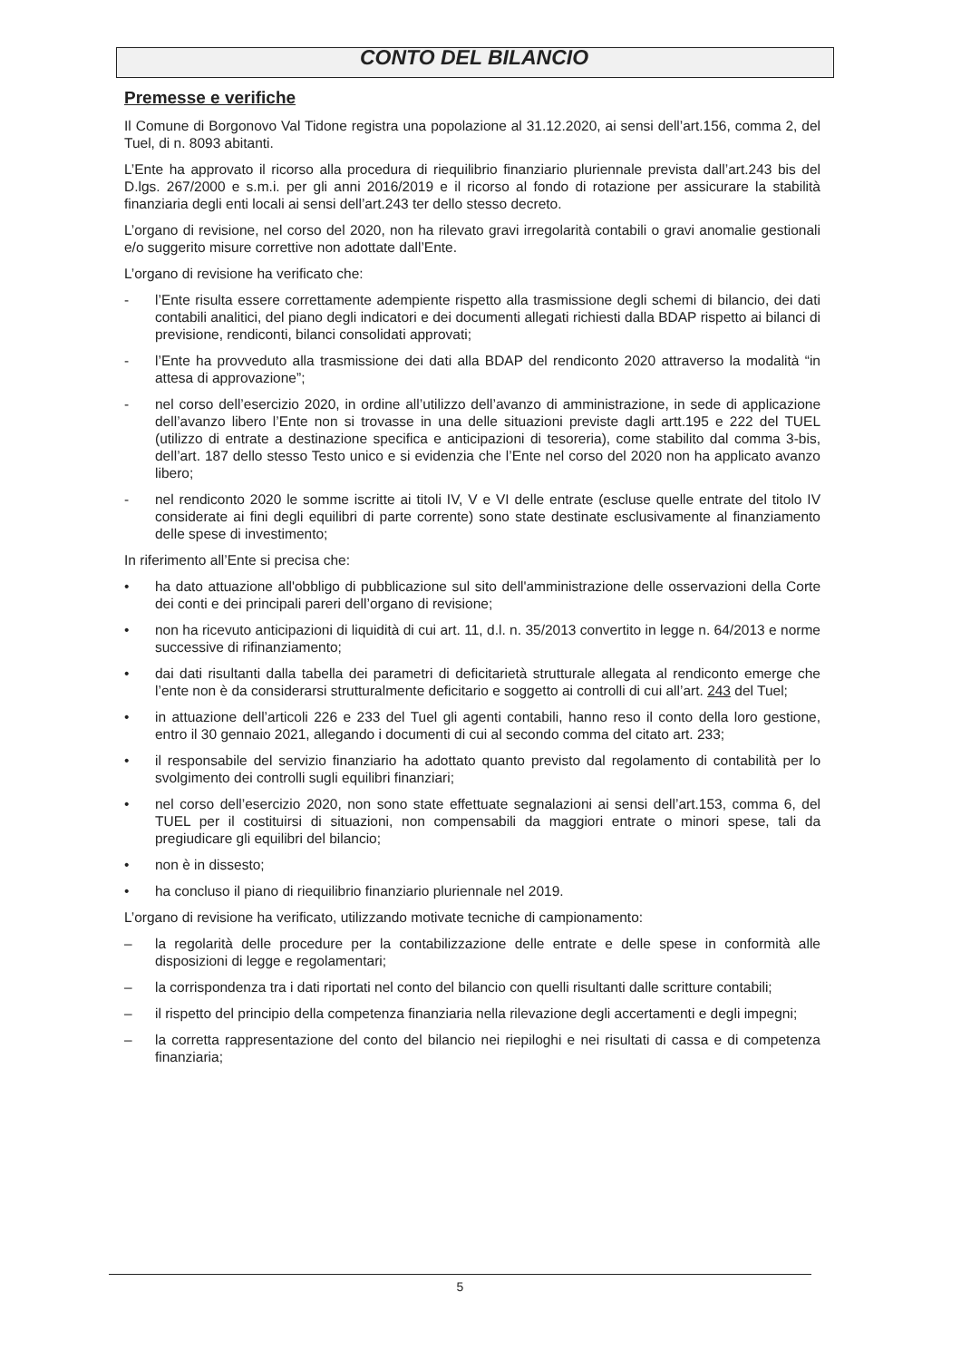CONTO DEL BILANCIO
Premesse e verifiche
Il Comune di Borgonovo Val Tidone registra una popolazione al 31.12.2020, ai sensi dell’art.156, comma 2, del Tuel, di n. 8093 abitanti.
L’Ente ha approvato il ricorso alla procedura di riequilibrio finanziario pluriennale prevista dall’art.243 bis del D.lgs. 267/2000 e s.m.i. per gli anni 2016/2019 e il ricorso al fondo di rotazione per assicurare la stabilità finanziaria degli enti locali ai sensi dell’art.243 ter dello stesso decreto.
L’organo di revisione, nel corso del 2020, non ha rilevato gravi irregolarità contabili o gravi anomalie gestionali e/o suggerito misure correttive non adottate dall’Ente.
L’organo di revisione ha verificato che:
- l’Ente risulta essere correttamente adempiente rispetto alla trasmissione degli schemi di bilancio, dei dati contabili analitici, del piano degli indicatori e dei documenti allegati richiesti dalla BDAP rispetto ai bilanci di previsione, rendiconti, bilanci consolidati approvati;
- l’Ente ha provveduto alla trasmissione dei dati alla BDAP del rendiconto 2020 attraverso la modalità “in attesa di approvazione”;
- nel corso dell’esercizio 2020, in ordine all’utilizzo dell’avanzo di amministrazione, in sede di applicazione dell’avanzo libero l’Ente non si trovasse in una delle situazioni previste dagli artt.195 e 222 del TUEL (utilizzo di entrate a destinazione specifica e anticipazioni di tesoreria), come stabilito dal comma 3-bis, dell’art. 187 dello stesso Testo unico e si evidenzia che l’Ente nel corso del 2020 non ha applicato avanzo libero;
- nel rendiconto 2020 le somme iscritte ai titoli IV, V e VI delle entrate (escluse quelle entrate del titolo IV considerate ai fini degli equilibri di parte corrente) sono state destinate esclusivamente al finanziamento delle spese di investimento;
In riferimento all’Ente si precisa che:
• ha dato attuazione all'obbligo di pubblicazione sul sito dell'amministrazione delle osservazioni della Corte dei conti e dei principali pareri dell’organo di revisione;
• non ha ricevuto anticipazioni di liquidità di cui art. 11, d.l. n. 35/2013 convertito in legge n. 64/2013 e norme successive di rifinanziamento;
• dai dati risultanti dalla tabella dei parametri di deficitarietà strutturale allegata al rendiconto emerge che l’ente non è da considerarsi strutturalmente deficitario e soggetto ai controlli di cui all’art. 243 del Tuel;
• in attuazione dell’articoli 226 e 233 del Tuel gli agenti contabili, hanno reso il conto della loro gestione, entro il 30 gennaio 2021, allegando i documenti di cui al secondo comma del citato art. 233;
• il responsabile del servizio finanziario ha adottato quanto previsto dal regolamento di contabilità per lo svolgimento dei controlli sugli equilibri finanziari;
• nel corso dell’esercizio 2020, non sono state effettuate segnalazioni ai sensi dell’art.153, comma 6, del TUEL per il costituirsi di situazioni, non compensabili da maggiori entrate o minori spese, tali da pregiudicare gli equilibri del bilancio;
• non è in dissesto;
• ha concluso il piano di riequilibrio finanziario pluriennale nel 2019.
L’organo di revisione ha verificato, utilizzando motivate tecniche di campionamento:
– la regolarità delle procedure per la contabilizzazione delle entrate e delle spese in conformità alle disposizioni di legge e regolamentari;
– la corrispondenza tra i dati riportati nel conto del bilancio con quelli risultanti dalle scritture contabili;
– il rispetto del principio della competenza finanziaria nella rilevazione degli accertamenti e degli impegni;
– la corretta rappresentazione del conto del bilancio nei riepiloghi e nei risultati di cassa e di competenza finanziaria;
5